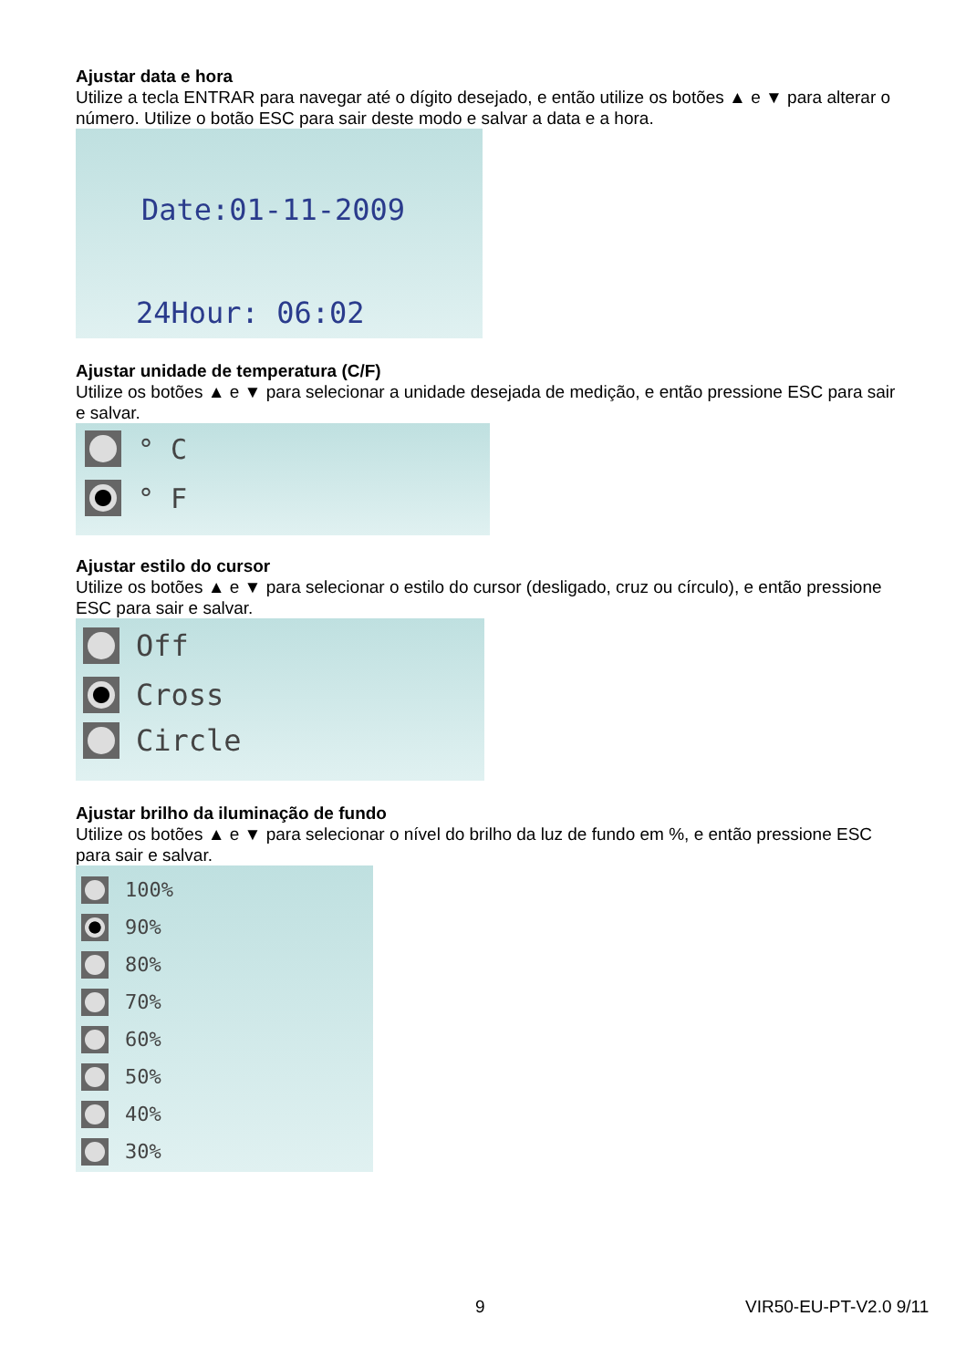Ajustar data e hora
Utilize a tecla ENTRAR para navegar até o dígito desejado, e então utilize os botões ▲ e ▼ para alterar o número. Utilize o botão ESC para sair deste modo e salvar a data e a hora.
Date:01-11-2009
24Hour: 06:02
Ajustar unidade de temperatura (C/F)
Utilize os botões ▲ e ▼ para selecionar a unidade desejada de medição, e então pressione ESC para sair e salvar.
° C
° F
Ajustar estilo do cursor
Utilize os botões ▲ e ▼ para selecionar o estilo do cursor (desligado, cruz ou círculo), e então pressione ESC para sair e salvar.
Off
Cross
Circle
Ajustar brilho da iluminação de fundo
Utilize os botões ▲ e ▼ para selecionar o nível do brilho da luz de fundo em %, e então pressione ESC para sair e salvar.
100%
90%
80%
70%
60%
50%
40%
30%
9 VIR50-EU-PT-V2.0 9/11